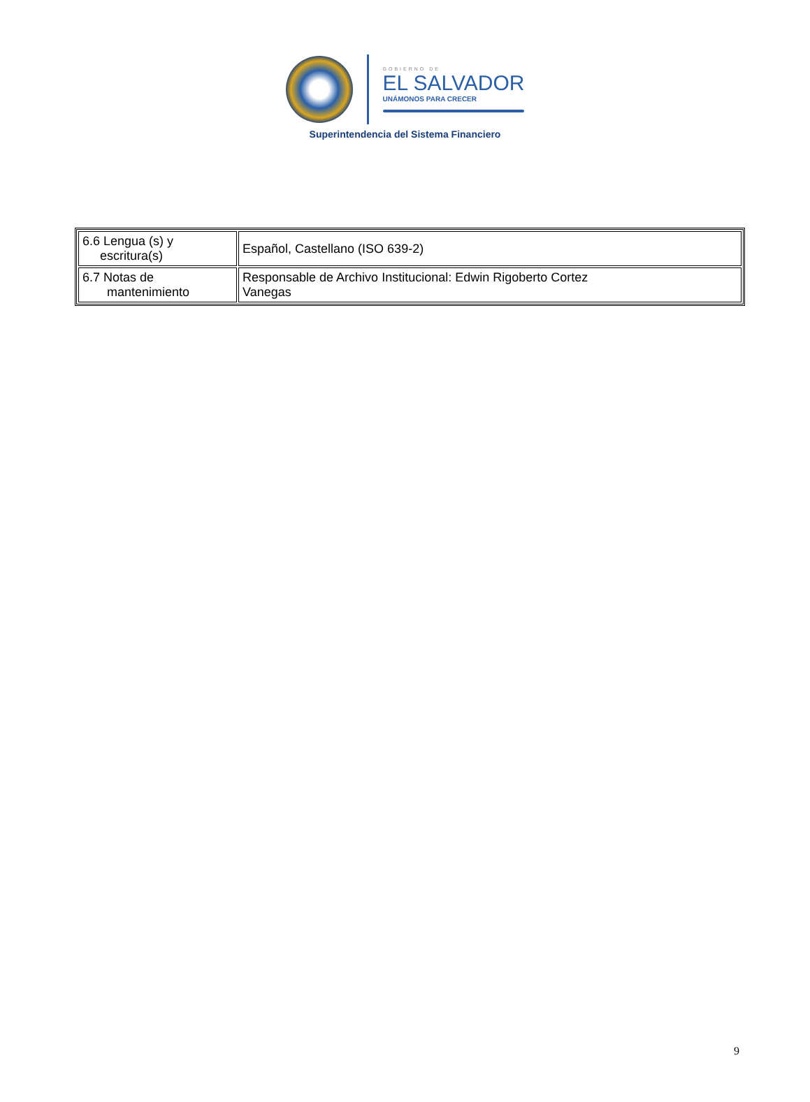GOBIERNO DE
EL SALVADOR
UNÁMONOS PARA CRECER
Superintendencia del Sistema Financiero
| 6.6 Lengua (s) y escritura(s) | Español, Castellano (ISO 639-2) |
| 6.7 Notas de mantenimiento | Responsable de Archivo Institucional: Edwin Rigoberto Cortez Vanegas |
9